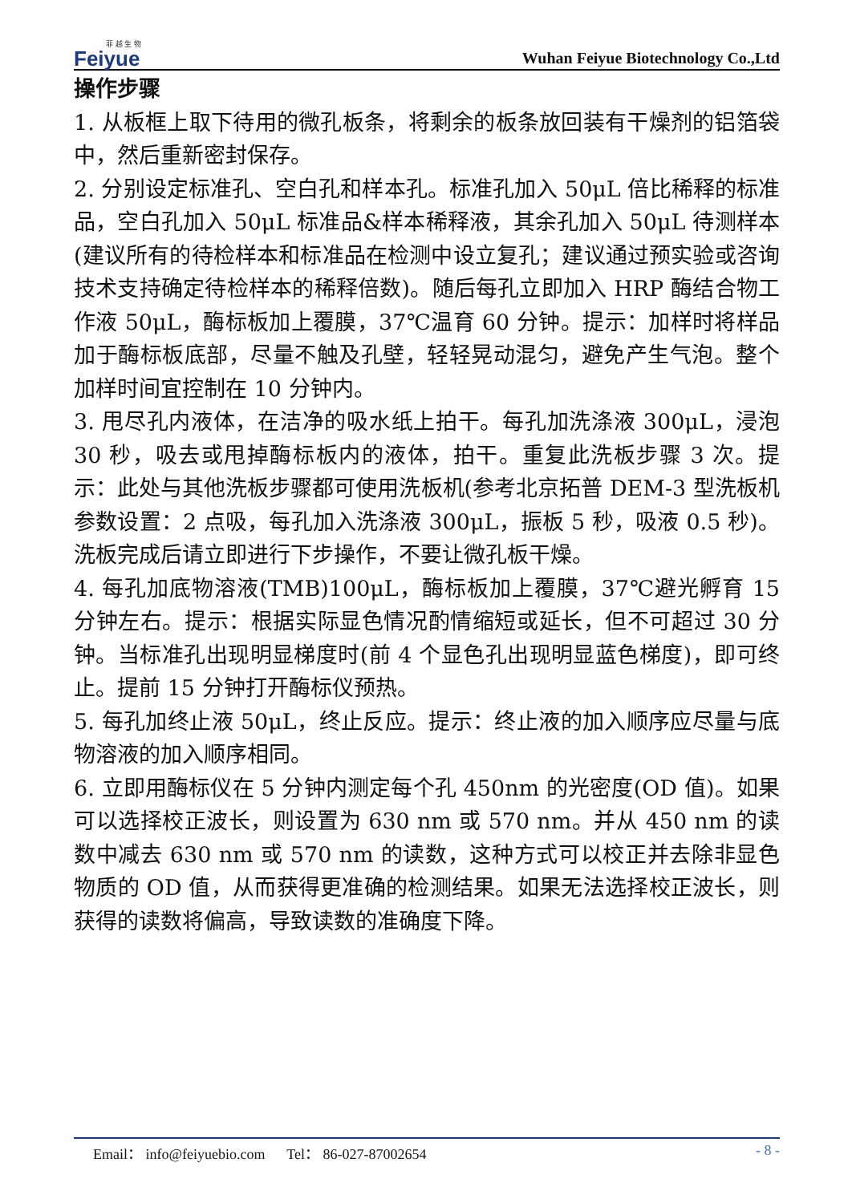菲 越 生 物
Feiyue
Wuhan Feiyue Biotechnology Co.,Ltd
操作步骤
1. 从板框上取下待用的微孔板条，将剩余的板条放回装有干燥剂的铝箔袋中，然后重新密封保存。
2. 分别设定标准孔、空白孔和样本孔。标准孔加入 50μL 倍比稀释的标准品，空白孔加入 50μL 标准品&样本稀释液，其余孔加入 50μL 待测样本(建议所有的待检样本和标准品在检测中设立复孔；建议通过预实验或咨询技术支持确定待检样本的稀释倍数)。随后每孔立即加入 HRP 酶结合物工作液 50μL，酶标板加上覆膜，37℃温育 60 分钟。提示：加样时将样品加于酶标板底部，尽量不触及孔壁，轻轻晃动混匀，避免产生气泡。整个加样时间宜控制在 10 分钟内。
3. 甩尽孔内液体，在洁净的吸水纸上拍干。每孔加洗涤液 300μL，浸泡 30 秒，吸去或甩掉酶标板内的液体，拍干。重复此洗板步骤 3 次。提示：此处与其他洗板步骤都可使用洗板机(参考北京拓普 DEM-3 型洗板机参数设置：2 点吸，每孔加入洗涤液 300μL，振板 5 秒，吸液 0.5 秒)。洗板完成后请立即进行下步操作，不要让微孔板干燥。
4. 每孔加底物溶液(TMB)100μL，酶标板加上覆膜，37℃避光孵育 15 分钟左右。提示：根据实际显色情况酌情缩短或延长，但不可超过 30 分钟。当标准孔出现明显梯度时(前 4 个显色孔出现明显蓝色梯度)，即可终止。提前 15 分钟打开酶标仪预热。
5. 每孔加终止液 50μL，终止反应。提示：终止液的加入顺序应尽量与底物溶液的加入顺序相同。
6. 立即用酶标仪在 5 分钟内测定每个孔 450nm 的光密度(OD 值)。如果可以选择校正波长，则设置为 630 nm 或 570 nm。并从 450 nm 的读数中减去 630 nm 或 570 nm 的读数，这种方式可以校正并去除非显色物质的 OD 值，从而获得更准确的检测结果。如果无法选择校正波长，则获得的读数将偏高，导致读数的准确度下降。
Email： info@feiyuebio.com Tel： 86-027-87002654 - 8 -